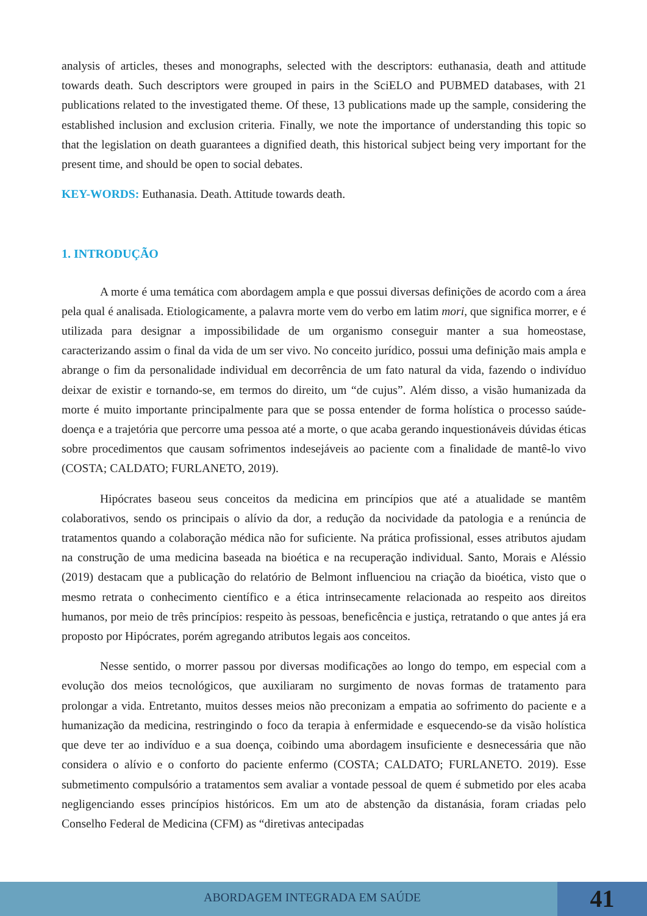analysis of articles, theses and monographs, selected with the descriptors: euthanasia, death and attitude towards death. Such descriptors were grouped in pairs in the SciELO and PUBMED databases, with 21 publications related to the investigated theme. Of these, 13 publications made up the sample, considering the established inclusion and exclusion criteria. Finally, we note the importance of understanding this topic so that the legislation on death guarantees a dignified death, this historical subject being very important for the present time, and should be open to social debates.
KEY-WORDS: Euthanasia. Death. Attitude towards death.
1. INTRODUÇÃO
A morte é uma temática com abordagem ampla e que possui diversas definições de acordo com a área pela qual é analisada. Etiologicamente, a palavra morte vem do verbo em latim mori, que significa morrer, e é utilizada para designar a impossibilidade de um organismo conseguir manter a sua homeostase, caracterizando assim o final da vida de um ser vivo. No conceito jurídico, possui uma definição mais ampla e abrange o fim da personalidade individual em decorrência de um fato natural da vida, fazendo o indivíduo deixar de existir e tornando-se, em termos do direito, um “de cujus”. Além disso, a visão humanizada da morte é muito importante principalmente para que se possa entender de forma holística o processo saúde-doença e a trajetória que percorre uma pessoa até a morte, o que acaba gerando inquestionáveis dúvidas éticas sobre procedimentos que causam sofrimentos indesejáveis ao paciente com a finalidade de mantê-lo vivo (COSTA; CALDATO; FURLANETO, 2019).
Hipócrates baseou seus conceitos da medicina em princípios que até a atualidade se mantêm colaborativos, sendo os principais o alívio da dor, a redução da nocividade da patologia e a renúncia de tratamentos quando a colaboração médica não for suficiente. Na prática profissional, esses atributos ajudam na construção de uma medicina baseada na bioética e na recuperação individual. Santo, Morais e Aléssio (2019) destacam que a publicação do relatório de Belmont influenciou na criação da bioética, visto que o mesmo retrata o conhecimento científico e a ética intrinsecamente relacionada ao respeito aos direitos humanos, por meio de três princípios: respeito às pessoas, beneficência e justiça, retratando o que antes já era proposto por Hipócrates, porém agregando atributos legais aos conceitos.
Nesse sentido, o morrer passou por diversas modificações ao longo do tempo, em especial com a evolução dos meios tecnológicos, que auxiliaram no surgimento de novas formas de tratamento para prolongar a vida. Entretanto, muitos desses meios não preconizam a empatia ao sofrimento do paciente e a humanização da medicina, restringindo o foco da terapia à enfermidade e esquecendo-se da visão holística que deve ter ao indivíduo e a sua doença, coibindo uma abordagem insuficiente e desnecessária que não considera o alívio e o conforto do paciente enfermo (COSTA; CALDATO; FURLANETO. 2019). Esse submetimento compulsório a tratamentos sem avaliar a vontade pessoal de quem é submetido por eles acaba negligenciando esses princípios históricos. Em um ato de abstenção da distanásia, foram criadas pelo Conselho Federal de Medicina (CFM) as “diretivas antecipadas
ABORDAGEM INTEGRADA EM SAÚDE
41